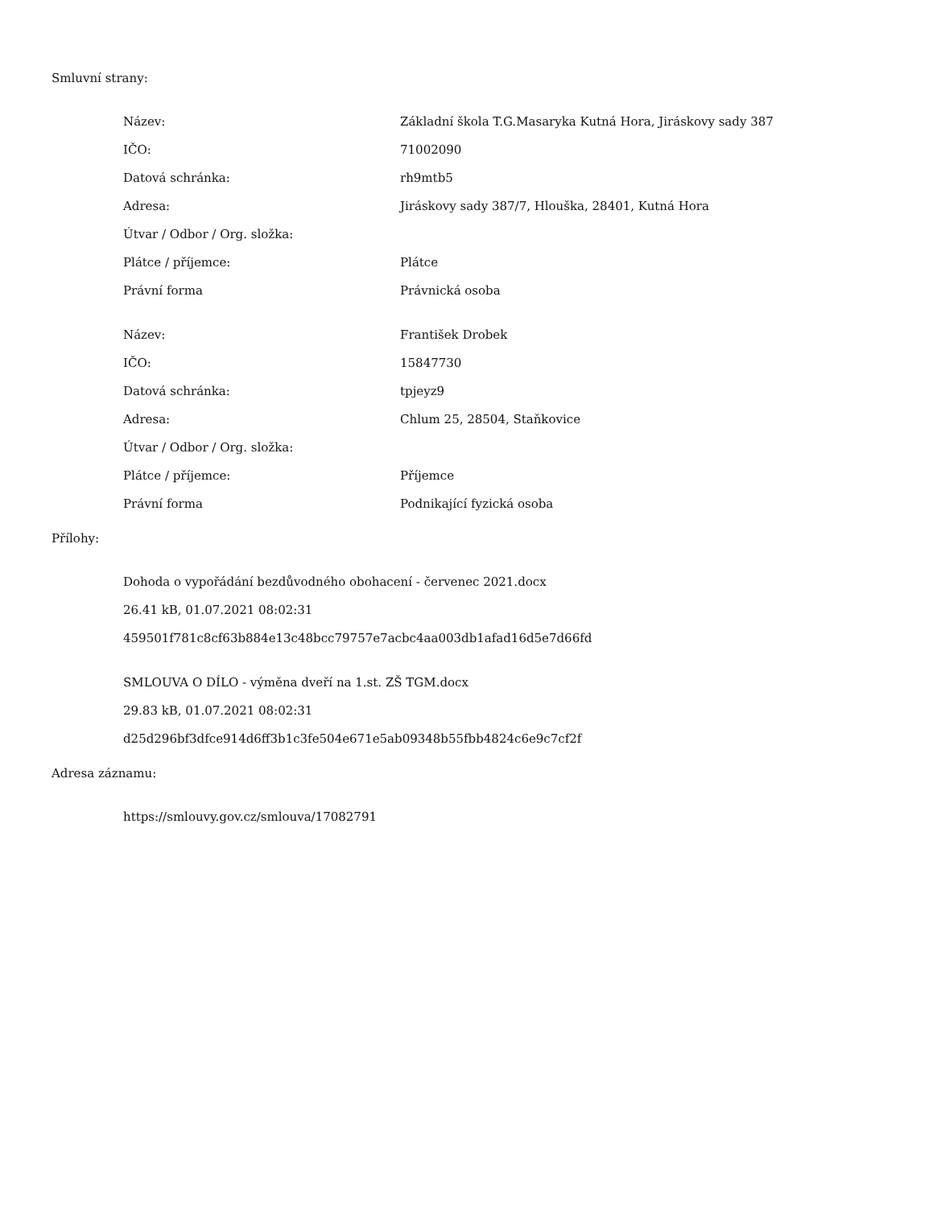Smluvní strany:
| Název: | Základní škola T.G.Masaryka Kutná Hora, Jiráskovy sady 387 |
| IČO: | 71002090 |
| Datová schránka: | rh9mtb5 |
| Adresa: | Jiráskovy sady 387/7, Hlouška, 28401, Kutná Hora |
| Útvar / Odbor / Org. složka: | |
| Plátce / příjemce: | Plátce |
| Právní forma | Právnická osoba |
| Název: | František Drobek |
| IČO: | 15847730 |
| Datová schránka: | tpjeyz9 |
| Adresa: | Chlum 25, 28504, Staňkovice |
| Útvar / Odbor / Org. složka: | |
| Plátce / příjemce: | Příjemce |
| Právní forma | Podnikající fyzická osoba |
Přílohy:
Dohoda o vypořádání bezdůvodného obohacení - červenec 2021.docx
26.41 kB, 01.07.2021 08:02:31
459501f781c8cf63b884e13c48bcc79757e7acbc4aa003db1afad16d5e7d66fd
SMLOUVA O DÍLO - výměna dveří na 1.st. ZŠ TGM.docx
29.83 kB, 01.07.2021 08:02:31
d25d296bf3dfce914d6ff3b1c3fe504e671e5ab09348b55fbb4824c6e9c7cf2f
Adresa záznamu:
https://smlouvy.gov.cz/smlouva/17082791